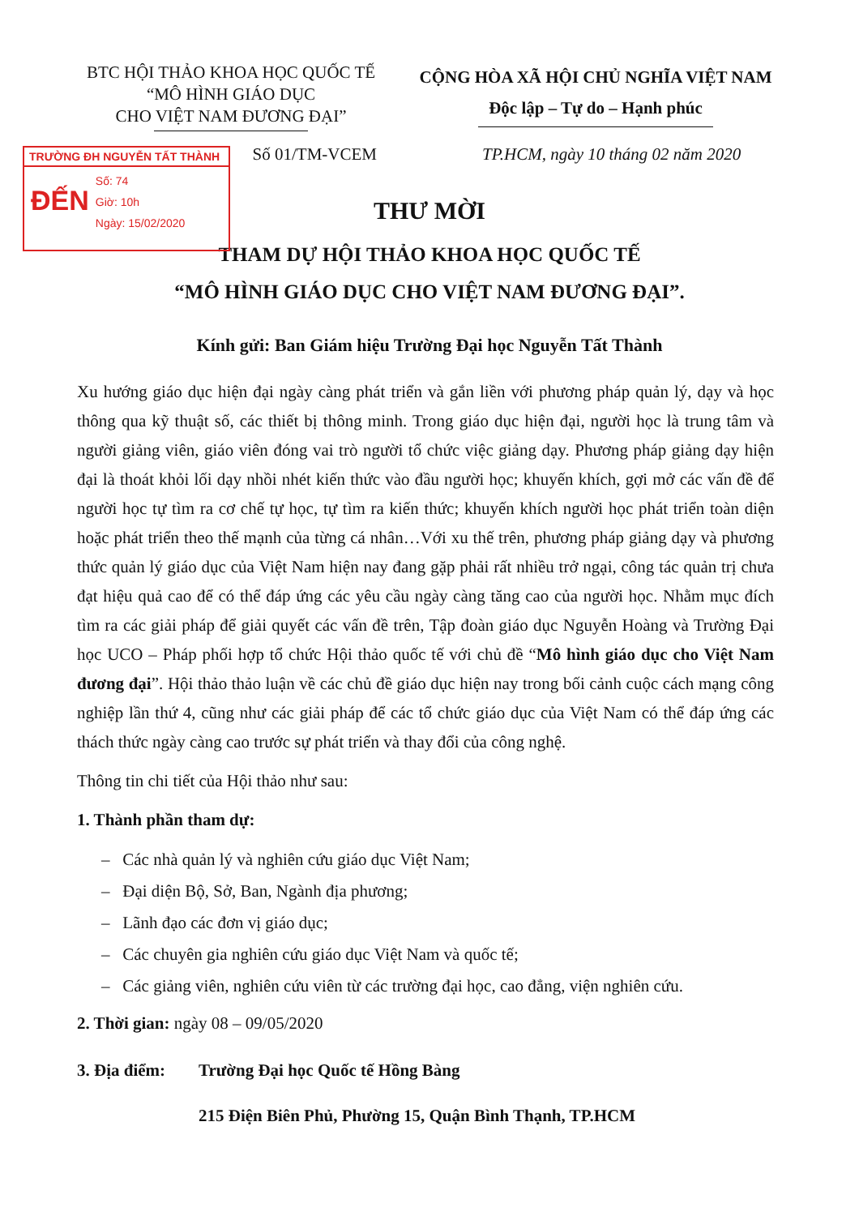TRƯỜNG ĐH NGUYỄN TẤT THÀNH
ĐẾN
Số: 74
Giờ: 10h
Ngày: 15/02/2020
BTC HỘI THẢO KHOA HỌC QUỐC TẾ
“MÔ HÌNH GIÁO DỤC
CHO VIỆT NAM ĐƯƠNG ĐẠI”
CỘNG HÒA XÃ HỘI CHỦ NGHĨA VIỆT NAM
Độc lập – Tự do – Hạnh phúc
Số 01/TM-VCEM TP.HCM, ngày 10 tháng 02 năm 2020
THƯ MỜI
THAM DỰ HỘI THẢO KHOA HỌC QUỐC TẾ
“MÔ HÌNH GIÁO DỤC CHO VIỆT NAM ĐƯƠNG ĐẠI”.
Kính gửi: Ban Giám hiệu Trường Đại học Nguyễn Tất Thành
Xu hướng giáo dục hiện đại ngày càng phát triển và gắn liền với phương pháp quản lý, dạy và học thông qua kỹ thuật số, các thiết bị thông minh. Trong giáo dục hiện đại, người học là trung tâm và người giảng viên, giáo viên đóng vai trò người tổ chức việc giảng dạy. Phương pháp giảng dạy hiện đại là thoát khỏi lối dạy nhồi nhét kiến thức vào đầu người học; khuyến khích, gợi mở các vấn đề để người học tự tìm ra cơ chế tự học, tự tìm ra kiến thức; khuyến khích người học phát triển toàn diện hoặc phát triển theo thế mạnh của từng cá nhân…Với xu thế trên, phương pháp giảng dạy và phương thức quản lý giáo dục của Việt Nam hiện nay đang gặp phải rất nhiều trở ngại, công tác quản trị chưa đạt hiệu quả cao để có thể đáp ứng các yêu cầu ngày càng tăng cao của người học. Nhằm mục đích tìm ra các giải pháp để giải quyết các vấn đề trên, Tập đoàn giáo dục Nguyễn Hoàng và Trường Đại học UCO – Pháp phối hợp tổ chức Hội thảo quốc tế với chủ đề “Mô hình giáo dục cho Việt Nam đương đại”. Hội thảo thảo luận về các chủ đề giáo dục hiện nay trong bối cảnh cuộc cách mạng công nghiệp lần thứ 4, cũng như các giải pháp để các tổ chức giáo dục của Việt Nam có thể đáp ứng các thách thức ngày càng cao trước sự phát triển và thay đổi của công nghệ.
Thông tin chi tiết của Hội thảo như sau:
1. Thành phần tham dự:
– Các nhà quản lý và nghiên cứu giáo dục Việt Nam;
– Đại diện Bộ, Sở, Ban, Ngành địa phương;
– Lãnh đạo các đơn vị giáo dục;
– Các chuyên gia nghiên cứu giáo dục Việt Nam và quốc tế;
– Các giảng viên, nghiên cứu viên từ các trường đại học, cao đẳng, viện nghiên cứu.
2. Thời gian: ngày 08 – 09/05/2020
3. Địa điểm: Trường Đại học Quốc tế Hồng Bàng
215 Điện Biên Phủ, Phường 15, Quận Bình Thạnh, TP.HCM